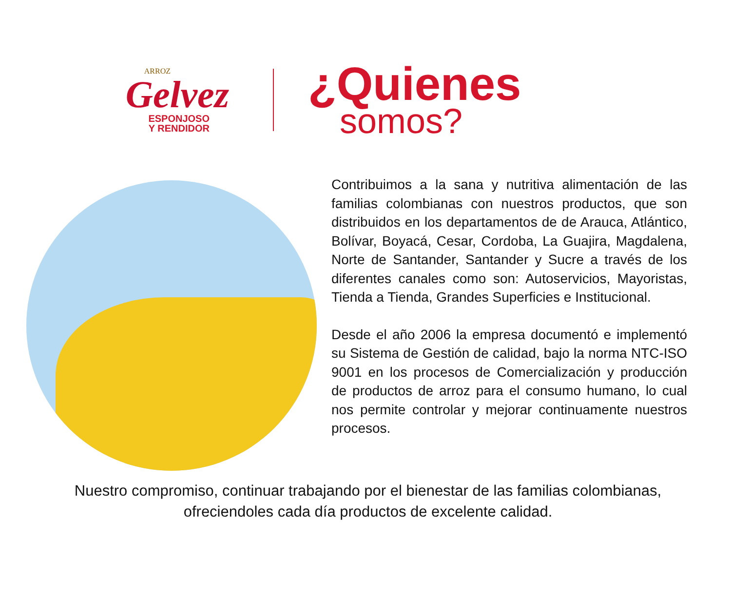ARROZ
Gelvez
ESPONJOSO
Y RENDIDOR
¿Quienes
somos?
Contribuimos a la sana y nutritiva alimentación de las familias colombianas con nuestros productos, que son distribuidos en los departamentos de de Arauca, Atlántico, Bolívar, Boyacá, Cesar, Cordoba, La Guajira, Magdalena, Norte de Santander, Santander y Sucre a través de los diferentes canales como son: Autoservicios, Mayoristas, Tienda a Tienda, Grandes Superficies e Institucional.
Desde el año 2006 la empresa documentó e implementó su Sistema de Gestión de calidad, bajo la norma NTC-ISO 9001 en los procesos de Comercialización y producción de productos de arroz para el consumo humano, lo cual nos permite controlar y mejorar continuamente nuestros procesos.
Nuestro compromiso, continuar trabajando por el bienestar de las familias colombianas, ofreciendoles cada día productos de excelente calidad.